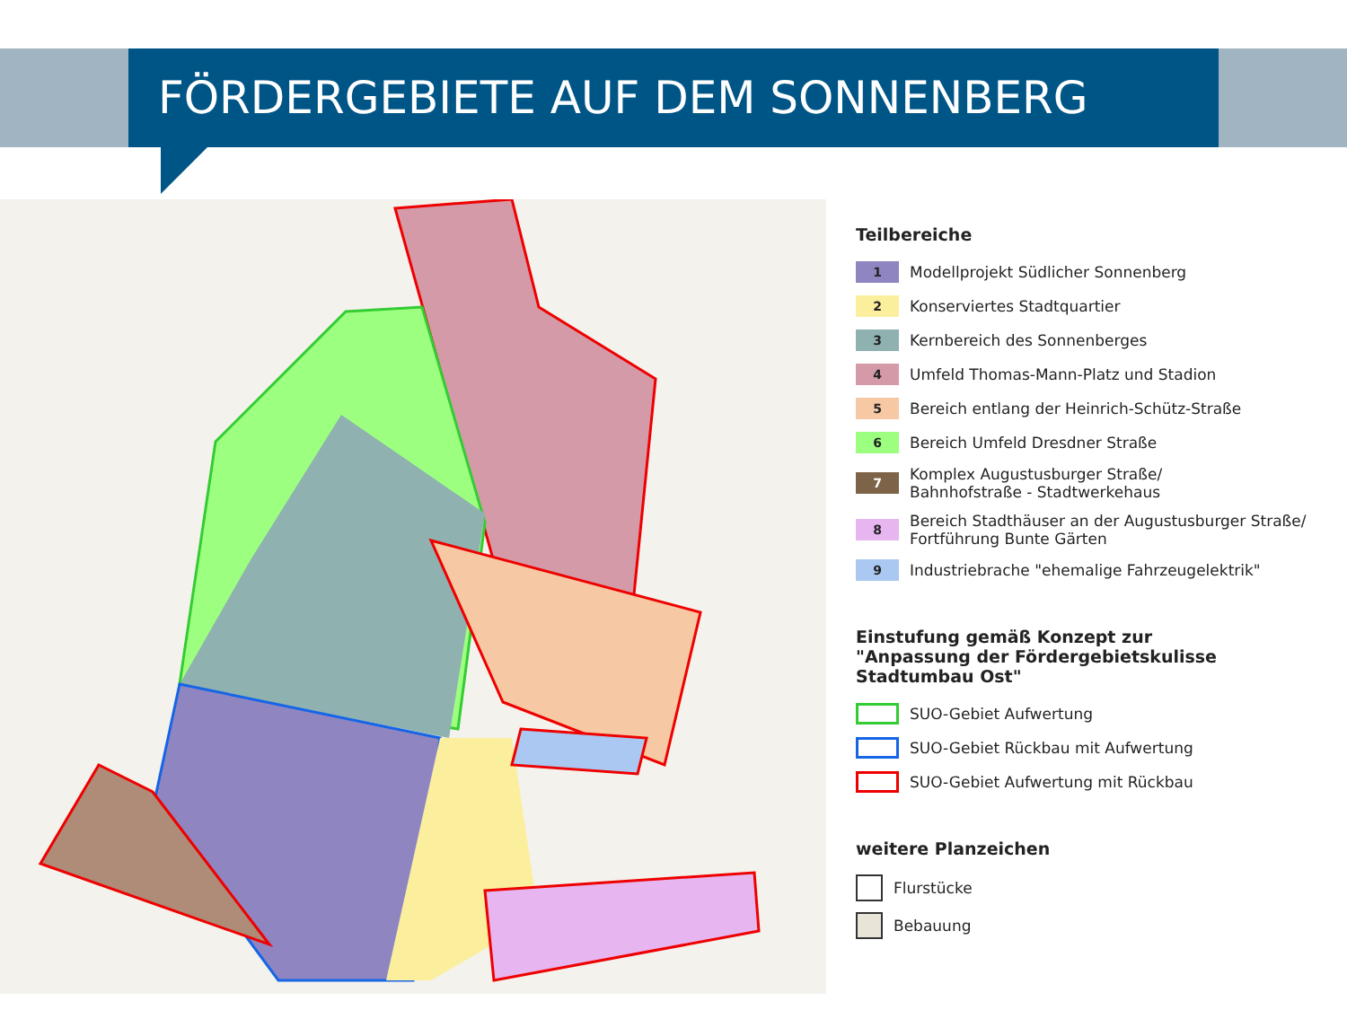FÖRDERGEBIETE AUF DEM SONNENBERG
Teilbereiche
1
Modellprojekt Südlicher Sonnenberg
2
Konserviertes Stadtquartier
3
Kernbereich des Sonnenberges
4
Umfeld Thomas-Mann-Platz und Stadion
5
Bereich entlang der Heinrich-Schütz-Straße
6
Bereich Umfeld Dresdner Straße
7
Komplex Augustusburger Straße/
Bahnhofstraße - Stadtwerkehaus
8
Bereich Stadthäuser an der Augustusburger Straße/
Fortführung Bunte Gärten
9
Industriebrache "ehemalige Fahrzeugelektrik"
Einstufung gemäß Konzept zur
"Anpassung der Fördergebietskulisse Stadtumbau Ost"
SUO-Gebiet Aufwertung
SUO-Gebiet Rückbau mit Aufwertung
SUO-Gebiet Aufwertung mit Rückbau
weitere Planzeichen
Flurstücke
Bebauung